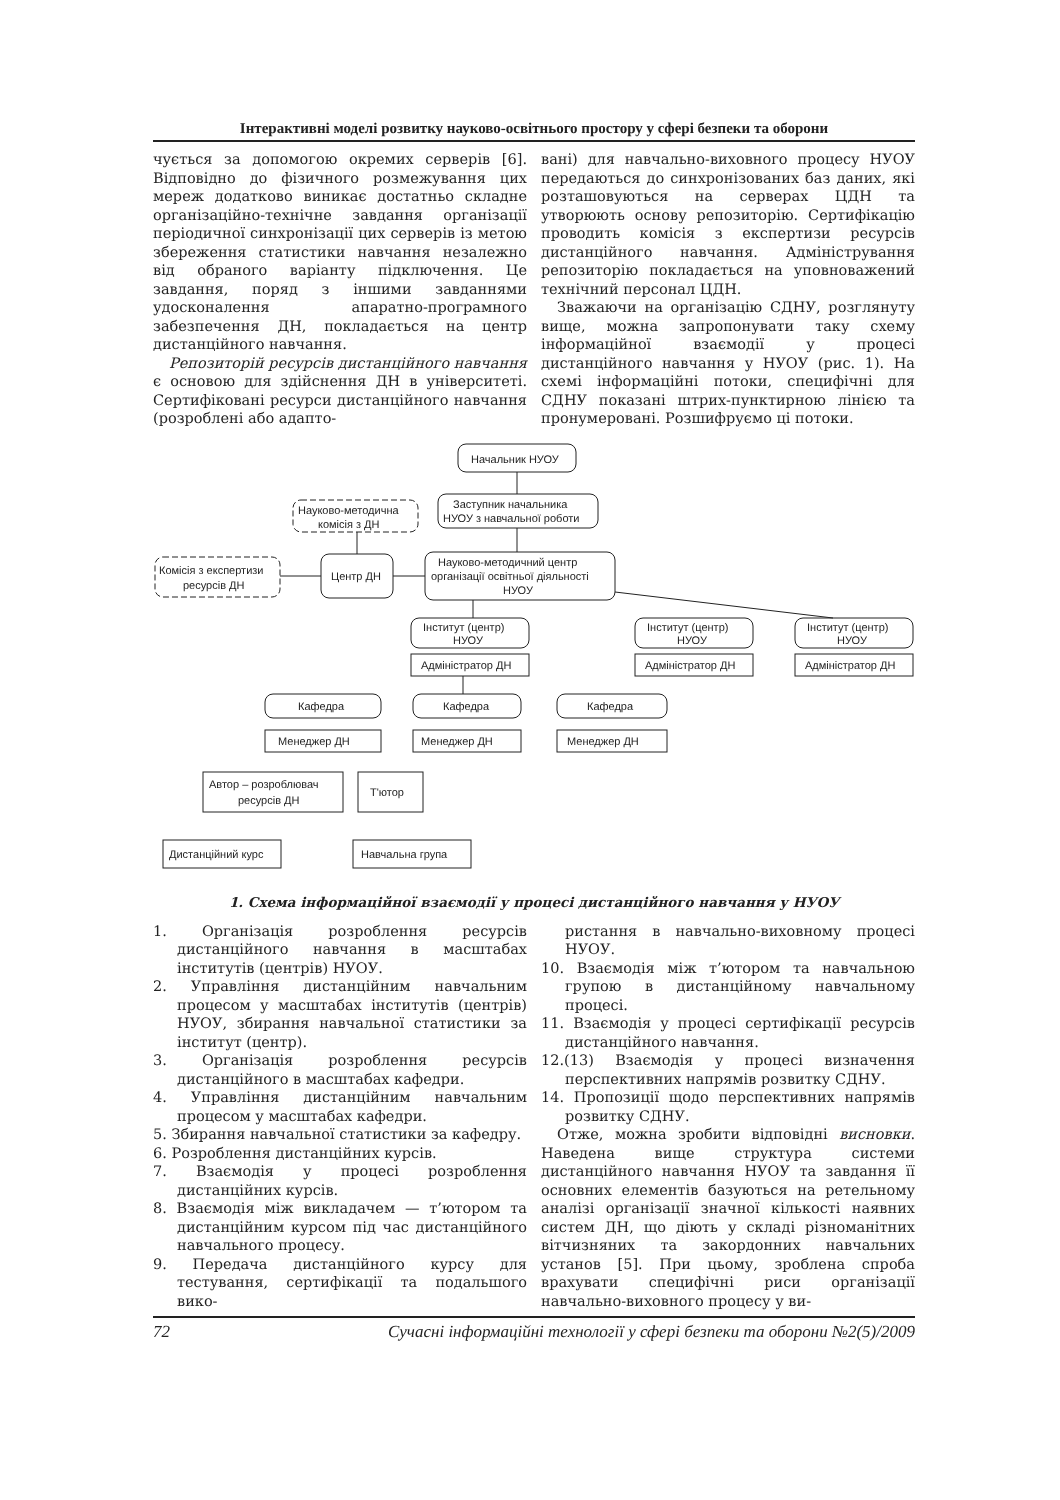Інтерактивні моделі розвитку науково-освітнього простору у сфері безпеки та оборони
чується за допомогою окремих серверів [6]. Відповідно до фізичного розмежування цих мереж додатково виникає достатньо складне організаційно-технічне завдання організації періодичної синхронізації цих серверів із метою збереження статистики навчання незалежно від обраного варіанту підключення. Це завдання, поряд з іншими завданнями удосконалення апаратно-програмного забезпечення ДН, покладається на центр дистанційного навчання.
Репозиторій ресурсів дистанційного навчання є основою для здійснення ДН в університеті. Сертифіковані ресурси дистанційного навчання (розроблені або адапто-
вані) для навчально-виховного процесу НУОУ передаються до синхронізованих баз даних, які розташовуються на серверах ЦДН та утворюють основу репозиторію. Сертифікацію проводить комісія з експертизи ресурсів дистанційного навчання. Адміністрування репозиторію покладається на уповноважений технічний персонал ЦДН.
Зважаючи на організацію СДНУ, розглянуту вище, можна запропонувати таку схему інформаційної взаємодії у процесі дистанційного навчання у НУОУ (рис. 1). На схемі інформаційні потоки, специфічні для СДНУ показані штрих-пунктирною лінією та пронумеровані. Розшифруємо ці потоки.
Начальник НУОУ
Заступник начальника
НУОУ з навчальної роботи
Науково-методична
комісія з ДН
Комісія з експертизи
ресурсів ДН
Центр ДН
Науково-методичний центр
організації освітньої діяльності
НУОУ
Інститут (центр)
НУОУ
Інститут (центр)
НУОУ
Інститут (центр)
НУОУ
Адміністратор ДН
Адміністратор ДН
Адміністратор ДН
Кафедра
Кафедра
Кафедра
Менеджер ДН
Менеджер ДН
Менеджер ДН
Автор – розроблювач
ресурсів ДН
Т'ютор
Дистанційний курс
Навчальна група
1. Схема інформаційної взаємодії у процесі дистанційного навчання у НУОУ
1. Організація розроблення ресурсів дистанційного навчання в масштабах інститутів (центрів) НУОУ.
2. Управління дистанційним навчальним процесом у масштабах інститутів (центрів) НУОУ, збирання навчальної статистики за інститут (центр).
3. Організація розроблення ресурсів дистанційного в масштабах кафедри.
4. Управління дистанційним навчальним процесом у масштабах кафедри.
5. Збирання навчальної статистики за кафедру.
6. Розроблення дистанційних курсів.
7. Взаємодія у процесі розроблення дистанційних курсів.
8. Взаємодія між викладачем — т’ютором та дистанційним курсом під час дистанційного навчального процесу.
9. Передача дистанційного курсу для тестування, сертифікації та подальшого вико-
ристання в навчально-виховному процесі НУОУ.
10. Взаємодія між т’ютором та навчальною групою в дистанційному навчальному процесі.
11. Взаємодія у процесі сертифікації ресурсів дистанційного навчання.
12.(13) Взаємодія у процесі визначення перспективних напрямів розвитку СДНУ.
14. Пропозиції щодо перспективних напрямів розвитку СДНУ.
Отже, можна зробити відповідні висновки. Наведена вище структура системи дистанційного навчання НУОУ та завдання її основних елементів базуються на ретельному аналізі організації значної кількості наявних систем ДН, що діють у складі різноманітних вітчизняних та закордонних навчальних установ [5]. При цьому, зроблена спроба врахувати специфічні риси організації навчально-виховного процесу у ви-
72 Сучасні інформаційні технології у сфері безпеки та оборони №2(5)/2009